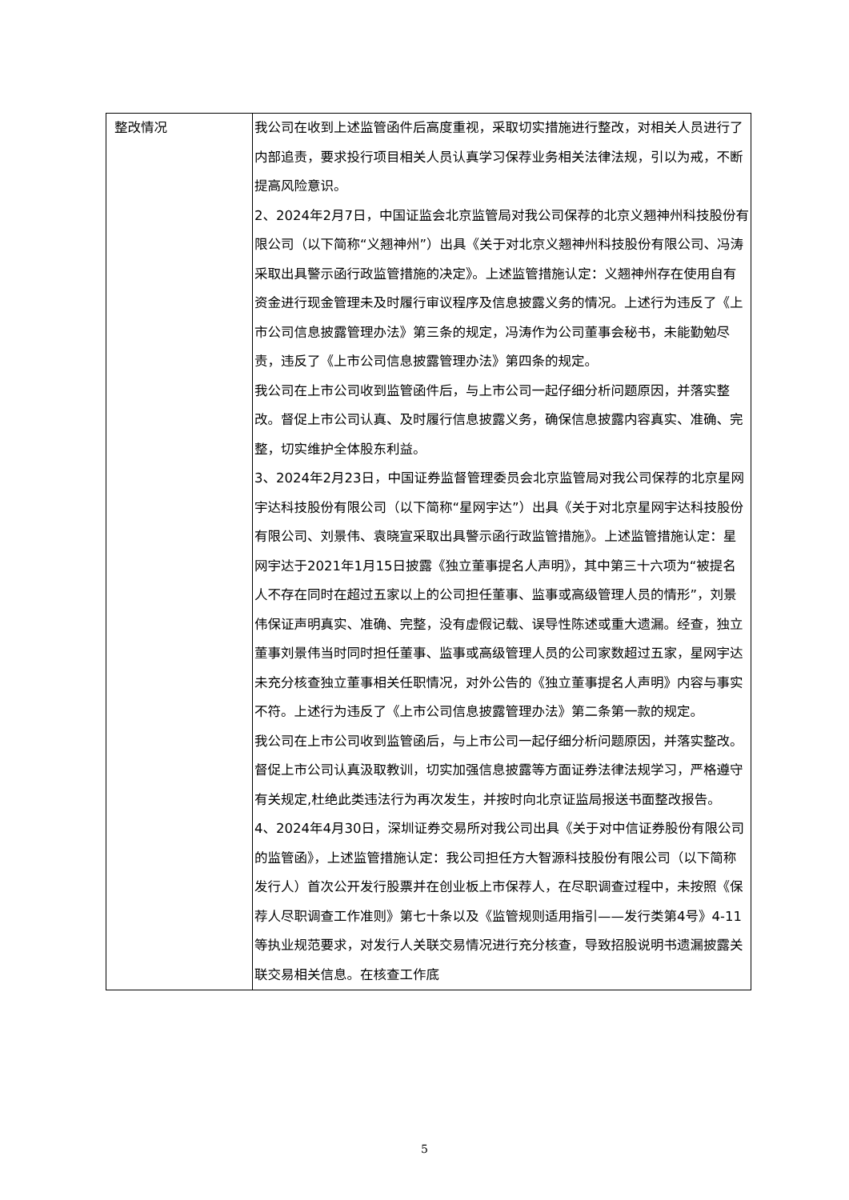| 整改情况 | 我公司在收到上述监管函件后高度重视，采取切实措施进行整改，对相关人员进行了内部追责，要求投行项目相关人员认真学习保荐业务相关法律法规，引以为戒，不断提高风险意识。 2、2024年2月7日，中国证监会北京监管局对我公司保荐的北京义翘神州科技股份有限公司（以下简称“义翘神州”）出具《关于对北京义翘神州科技股份有限公司、冯涛采取出具警示函行政监管措施的决定》。上述监管措施认定：义翘神州存在使用自有资金进行现金管理未及时履行审议程序及信息披露义务的情况。上述行为违反了《上市公司信息披露管理办法》第三条的规定，冯涛作为公司董事会秘书，未能勤勉尽责，违反了《上市公司信息披露管理办法》第四条的规定。 我公司在上市公司收到监管函件后，与上市公司一起仔细分析问题原因，并落实整改。督促上市公司认真、及时履行信息披露义务，确保信息披露内容真实、准确、完整，切实维护全体股东利益。 3、2024年2月23日，中国证券监督管理委员会北京监管局对我公司保荐的北京星网宇达科技股份有限公司（以下简称“星网宇达”）出具《关于对北京星网宇达科技股份有限公司、刘景伟、袁晓宣采取出具警示函行政监管措施》。上述监管措施认定：星网宇达于2021年1月15日披露《独立董事提名人声明》，其中第三十六项为“被提名人不存在同时在超过五家以上的公司担任董事、监事或高级管理人员的情形”，刘景伟保证声明真实、准确、完整，没有虚假记载、误导性陈述或重大遗漏。经查，独立董事刘景伟当时同时担任董事、监事或高级管理人员的公司家数超过五家，星网宇达未充分核查独立董事相关任职情况，对外公告的《独立董事提名人声明》内容与事实不符。上述行为违反了《上市公司信息披露管理办法》第二条第一款的规定。 我公司在上市公司收到监管函后，与上市公司一起仔细分析问题原因，并落实整改。督促上市公司认真汲取教训，切实加强信息披露等方面证券法律法规学习，严格遵守有关规定,杜绝此类违法行为再次发生，并按时向北京证监局报送书面整改报告。 4、2024年4月30日，深圳证券交易所对我公司出具《关于对中信证券股份有限公司的监管函》，上述监管措施认定：我公司担任方大智源科技股份有限公司（以下简称发行人）首次公开发行股票并在创业板上市保荐人，在尽职调查过程中，未按照《保荐人尽职调查工作准则》第七十条以及《监管规则适用指引——发行类第4号》4-11等执业规范要求，对发行人关联交易情况进行充分核查，导致招股说明书遗漏披露关联交易相关信息。在核查工作底 |
5